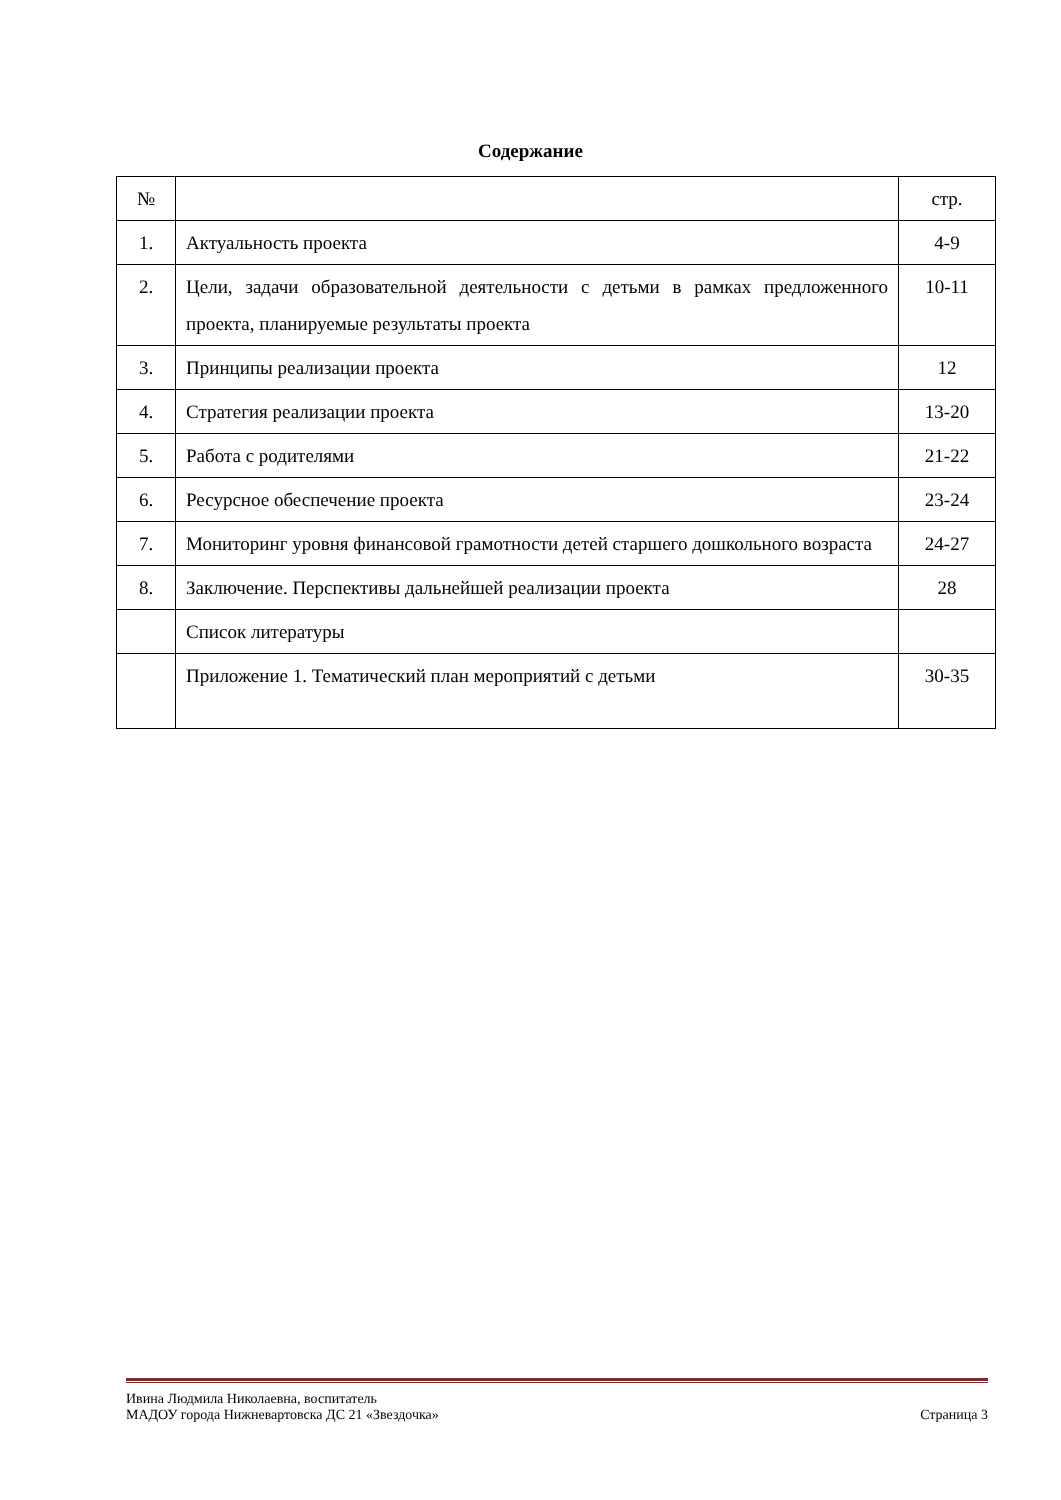Содержание
| № | | стр. |
| --- | --- | --- |
| 1. | Актуальность проекта | 4-9 |
| 2. | Цели, задачи образовательной деятельности с детьми в рамках предложенного проекта, планируемые результаты проекта | 10-11 |
| 3. | Принципы реализации проекта | 12 |
| 4. | Стратегия реализации проекта | 13-20 |
| 5. | Работа с родителями | 21-22 |
| 6. | Ресурсное обеспечение проекта | 23-24 |
| 7. | Мониторинг уровня финансовой грамотности детей старшего дошкольного возраста | 24-27 |
| 8. | Заключение. Перспективы дальнейшей реализации проекта | 28 |
| | Список литературы | |
| | Приложение 1. Тематический план мероприятий с детьми | 30-35 |
Ивина Людмила Николаевна, воспитатель
МАДОУ города Нижневартовска ДС 21 «Звездочка» Страница 3